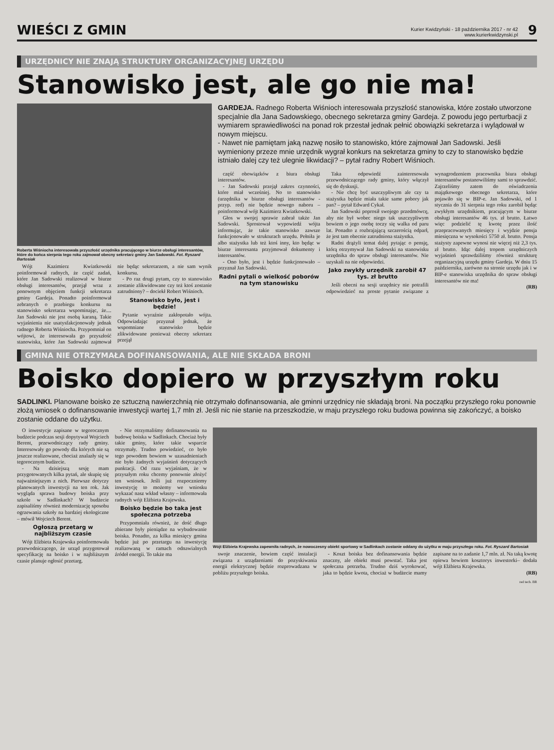WIEŚCI Z GMIN
Kurier Kwidzyński - 18 października 2017 - nr 42
www.kurierkwidzynski.pl
9
URZĘDNICY NIE ZNAJĄ STRUKTURY ORGANIZACYJNEJ URZĘDU
Stanowisko jest, ale go nie ma!
Roberta Wiśniocha interesowała przyszłość urzędnika pracującego w biurze obsługi interesantów, które do końca sierpnia tego roku zajmował obecny sekretarz gminy Jan Sadowski. Fot. Ryszard Bartosiak
Wójt Kazimierz Kwiatkowski poinformował radnych, że część zadań, które Jan Sadowski realizował w biurze obsługi interesantów, przejął wraz z ponownym objęciem funkcji sekretarza gminy Gardeja. Ponadto poinformował zebranych o przebiegu konkursu na stanowisko sekretarza wspominając, że.... Jan Sadowski nie jest osobą karaną. Takie wyjaśnienia nie usatysfakcjonowały jednak radnego Roberta Wiśniocha. Przypomniał on wójtowi, że interesowała go przyszłość stanowiska, które Jan Sadowski zajmował nie będąc sekretarzem, a nie sam wynik konkursu.
- Po raz drugi pytam, czy to stanowisko zostanie zlikwidowane czy też ktoś zostanie zatrudniony? – dociekł Robert Wiśnioch.
Stanowisko było, jest i będzie!
Pytanie wyraźnie zakłopotało wójta. Odpowiadając przyznał jednak, że wspomniane stanowisko będzie zlikwidowane ponieważ obecny sekretarz przejął
GARDEJA. Radnego Roberta Wiśnioch interesowała przyszłość stanowiska, które zostało utworzone specjalnie dla Jana Sadowskiego, obecnego sekretarza gminy Gardeja. Z powodu jego perturbacji z wymiarem sprawiedliwości na ponad rok przestał jednak pełnić obowiązki sekretarza i wylądował w nowym miejscu.
- Nawet nie pamiętam jaką nazwę nosiło to stanowisko, które zajmował Jan Sadowski. Jeśli wymieniony przeze mnie urzędnik wygrał konkurs na sekretarza gminy to czy to stanowisko będzie istniało dalej czy też ulegnie likwidacji? – pytał radny Robert Wiśnioch.
część obowiązków z biura obsługi interesantów.
- Jan Sadowski przejął zakres czynności, które miał wcześniej. No to stanowisko (urzędnika w biurze obsługi interesantów - przyp. red) nie będzie nowego naboru – poinformował wójt Kazimierz Kwiatkowski.
Głos w swojej sprawie zabrał także Jan Sadowski. Sprostował wypowiedź wójta informując, że takie stanowisko zawsze funkcjonowało w strukturach urzędu. Pełniła je albo stażystka lub też ktoś inny, kto będąc w biurze interesanta przyjmował dokumenty i interesantów.
- Ono było, jest i będzie funkcjonowało – przyznał Jan Sadowski.
Radni pytali o wielkość poborów na tym stanowisku
Taka odpowiedź zainteresowała przewodniczącego rady gminy, który włączył się do dyskusji.
- Nie chcę być uszczypliwym ale czy ta stażystka będzie miała takie same pobory jak pan? – pytał Edward Cykał.
Jan Sadowski poprosił swojego przedmówcę, aby nie był wobec niego tak uszczypliwym bowiem o jego osobę toczy się walka od paru lat. Ponadto z rozbrajającą szczerością odparł, że jest tam obecnie zatrudniona stażystka.
Radni drążyli temat dalej pytając o pensję, którą otrzymywał Jan Sadowski na stanowisku urzędnika do spraw obsługi interesantów. Nie uzyskali na nie odpowiedzi.
Jako zwykły urzędnik zarobił 47 tys. zł brutto
Jeśli obecni na sesji urzędnicy nie potrafili odpowiedzieć na proste pytanie związane z wynagrodzeniem pracownika biura obsługi interesantów postanowiliśmy sami to sprawdzić. Zajrzeliśmy zatem do oświadczenia majątkowego obecnego sekretarza, które pojawiło się w BIP-e. Jan Sadowski, od 1 stycznia do 31 sierpnia tego roku zarobił będąc zwykłym urzędnikiem, pracującym w biurze obsługi interesantów 46 tys. zł brutto. Łatwo więc podzielić tę kwotę przez ilość przepracowanych miesięcy i wyjdzie pensja miesięczna w wysokości 5750 zł. brutto. Pensja stażysty zapewne wynosi nie więcej niż 2,3 tys. zł brutto. Idąc dalej tropem urzędniczych wyjaśnień sprawdziliśmy również strukturę organizacyjną urzędu gminy Gardeja. W dniu 15 października, zarówno na stronie urzędu jak i w BIP-e stanowiska urzędnika do spraw obsługi interesantów nie ma!
(RB)
GMINA NIE OTRZYMAŁA DOFINANSOWANIA, ALE NIE SKŁADA BRONI
Boisko dopiero w przyszłym roku
SADLINKI. Planowane boisko ze sztuczną nawierzchnią nie otrzymało dofinansowania, ale gminni urzędnicy nie składają broni. Na początku przyszłego roku ponownie złożą wniosek o dofinansowanie inwestycji wartej 1,7 mln zł. Jeśli nic nie stanie na przeszkodzie, w maju przyszłego roku budowa powinna się zakończyć, a boisko zostanie oddane do użytku.
O inwestycje zapisane w tegorocznym budżecie podczas sesji dopytywał Wojciech Berent, przewodniczący rady gminy. Interesowały go powody dla których nie są jeszcze realizowane, chociaż znalazły się w tegorocznym budżecie.
- Na dzisiejszą sesję mam przygotowanych kilka pytań, ale skupię się najważniejszym z nich. Pierwsze dotyczy planowanych inwestycji na ten rok. Jak wygląda sprawa budowy boiska przy szkole w Sadlinkach? W budżecie zapisaliśmy również modernizację sposobu ogrzewania szkoły na bardziej ekologiczne – mówił Wojciech Berent.
Ogłoszą przetarg w najbliższym czasie
Wójt Elżbieta Krajewska poinformowała przewodniczącego, że urząd przygotował specyfikację na boisko i w najbliższym czasie planuje ogłosić przetarg.
- Nie otrzymaliśmy dofinansowania na budowę boiska w Sadlinkach. Chociaż były takie gminy, które takie wsparcie otrzymały. Trudno powiedzieć, co było tego powodem bowiem w uzasadnieniach nie było żadnych wyjaśnień dotyczących punktacji. Od razu wyjaśniam, że w przyszłym roku chcemy ponownie złożyć ten wniosek. Jeśli już rozpoczniemy inwestycję to możemy we wniosku wykazać nasz wkład własny – informowała radnych wójt Elżbieta Krajewska.
Boisko będzie bo taka jest społeczna potrzeba
Przypomniała również, że dość długo zbierane były pieniądze na wybudowanie boiska. Ponadto, za kilka miesięcy gmina będzie już po przetargu na inwestycję realizowaną w ramach odnawialnych źródeł energii. To także ma
Wójt Elżbieta Krajewska zapewniła radnych, że nowoczesny obiekt sportowy w Sadlinkach zostanie oddany do użytku w maju przyszłego roku. Fot. Ryszard Bartosiak
swoje znaczenie, bowiem część instalacji związana z urządzeniami do pozyskiwania energii elektrycznej będzie rozprowadzana w pobliżu przyszłego boiska.
- Koszt boiska bez dofinansowania będzie znaczny, ale obiekt musi powstać. Taka jest społeczna potrzeba. Trudno dziś wyrokować, jaka to będzie kwota, chociaż w budżecie mamy zapisane na to zadanie 1,7 mln. zł. Na taką kwotę opiewa bowiem kosztorys inwestorki– dodała wójt Elżbieta Krajewska.
(RB)
red tech. BR